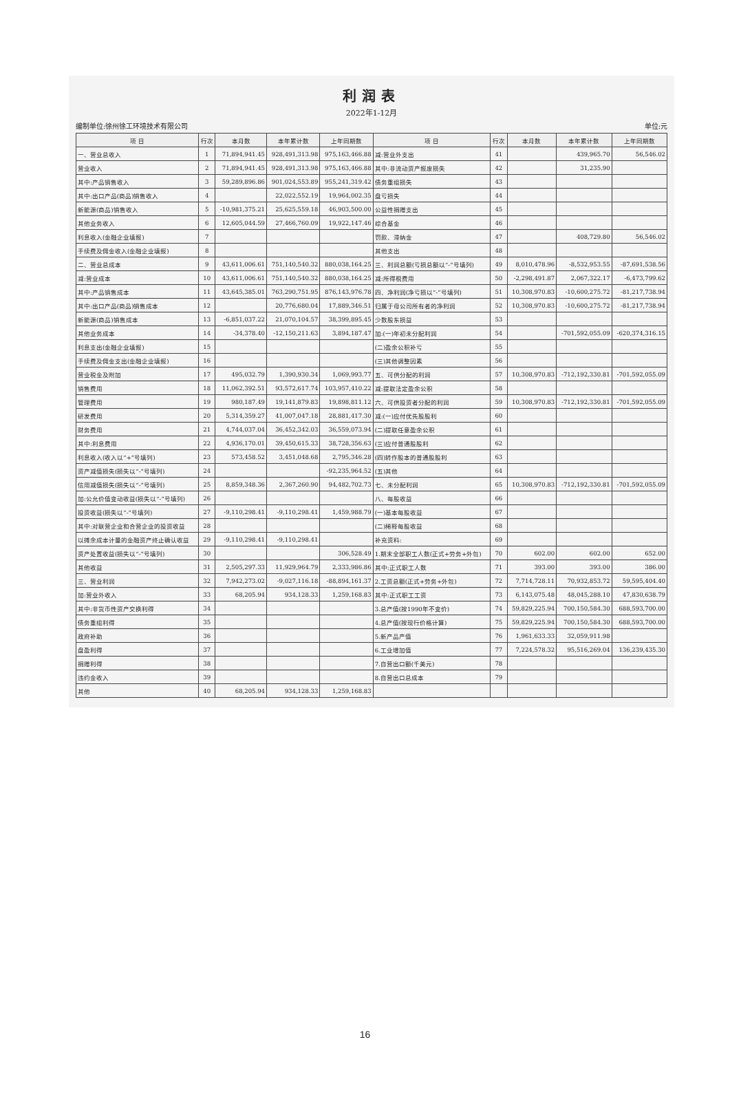利润表
2022年1-12月
编制单位:徐州徐工环境技术有限公司 单位:元
| 项 目 | 行次 | 本月数 | 本年累计数 | 上年同期数 | 项 目 | 行次 | 本月数 | 本年累计数 | 上年同期数 |
| --- | --- | --- | --- | --- | --- | --- | --- | --- | --- |
| 一、营业总收入 | 1 | 71,894,941.45 | 928,491,313.98 | 975,163,466.88 | 减:营业外支出 | 41 | | 439,965.70 | 56,546.02 |
| 营业收入 | 2 | 71,894,941.45 | 928,491,313.98 | 975,163,466.88 | 其中:非流动资产报废损失 | 42 | | 31,235.90 | |
| 其中:产品销售收入 | 3 | 59,289,896.86 | 901,024,553.89 | 955,241,319.42 | 债务重组损失 | 43 | | | |
| 其中:出口产品(商品)销售收入 | 4 | | 22,022,552.19 | 19,964,002.35 | 盘亏损失 | 44 | | | |
| 新能源(商品)销售收入 | 5 | -10,981,375.21 | 25,625,559.18 | 46,903,500.00 | 公益性捐赠支出 | 45 | | | |
| 其他业务收入 | 6 | 12,605,044.59 | 27,466,760.09 | 19,922,147.46 | 综合基金 | 46 | | | |
| 利息收入(金融企业填报) | 7 | | | | 罚款、滞纳金 | 47 | | 408,729.80 | 56,546.02 |
| 手续费及佣金收入(金融企业填报) | 8 | | | | 其他支出 | 48 | | | |
| 二、营业总成本 | 9 | 43,611,006.61 | 751,140,540.32 | 880,038,164.25 | 三、利润总额(亏损总额以“-”号填列) | 49 | 8,010,478.96 | -8,532,953.55 | -87,691,538.56 |
| 减:营业成本 | 10 | 43,611,006.61 | 751,140,540.32 | 880,038,164.25 | 减:所得税费用 | 50 | -2,298,491.87 | 2,067,322.17 | -6,473,799.62 |
| 其中:产品销售成本 | 11 | 43,645,385.01 | 763,290,751.95 | 876,143,976.78 | 四、净利润(净亏损以“-”号填列) | 51 | 10,308,970.83 | -10,600,275.72 | -81,217,738.94 |
| 其中:出口产品(商品)销售成本 | 12 | | 20,776,680.04 | 17,889,346.51 | 归属于母公司所有者的净利润 | 52 | 10,308,970.83 | -10,600,275.72 | -81,217,738.94 |
| 新能源(商品)销售成本 | 13 | -6,851,037.22 | 21,070,104.57 | 38,399,895.45 | 少数股东损益 | 53 | | | |
| 其他业务成本 | 14 | -34,378.40 | -12,150,211.63 | 3,894,187.47 | 加:(一)年初未分配利润 | 54 | | -701,592,055.09 | -620,374,316.15 |
| 利息支出(金融企业填报) | 15 | | | | (二)盈余公积补亏 | 55 | | | |
| 手续费及佣金支出(金融企业填报) | 16 | | | | (三)其他调整因素 | 56 | | | |
| 营业税金及附加 | 17 | 495,032.79 | 1,390,930.34 | 1,069,993.77 | 五、可供分配的利润 | 57 | 10,308,970.83 | -712,192,330.81 | -701,592,055.09 |
| 销售费用 | 18 | 11,062,392.51 | 93,572,617.74 | 103,957,410.22 | 减:提取法定盈余公积 | 58 | | | |
| 管理费用 | 19 | 980,187.49 | 19,141,879.83 | 19,898,811.12 | 六、可供投资者分配的利润 | 59 | 10,308,970.83 | -712,192,330.81 | -701,592,055.09 |
| 研发费用 | 20 | 5,314,359.27 | 41,007,047.18 | 28,881,417.30 | 减:(一)应付优先股股利 | 60 | | | |
| 财务费用 | 21 | 4,744,037.04 | 36,452,342.03 | 36,559,073.94 | (二)提取任意盈余公积 | 61 | | | |
| 其中:利息费用 | 22 | 4,936,170.01 | 39,450,615.33 | 38,728,356.63 | (三)应付普通股股利 | 62 | | | |
| 利息收入(收入以“+”号填列) | 23 | 573,458.52 | 3,451,048.68 | 2,795,346.28 | (四)转作股本的普通股股利 | 63 | | | |
| 资产减值损失(损失以“-”号填列) | 24 | | | -92,235,964.52 | (五)其他 | 64 | | | |
| 信用减值损失(损失以“-”号填列) | 25 | 8,859,348.36 | 2,367,260.90 | 94,482,702.73 | 七、未分配利润 | 65 | 10,308,970.83 | -712,192,330.81 | -701,592,055.09 |
| 加:公允价值变动收益(损失以“-”号填列) | 26 | | | | 八、每股收益 | 66 | | | |
| 投资收益(损失以“-”号填列) | 27 | -9,110,298.41 | -9,110,298.41 | 1,459,988.79 | (一)基本每股收益 | 67 | | | |
| 其中:对联营企业和合营企业的投资收益 | 28 | | | | (二)稀释每股收益 | 68 | | | |
| 以摊余成本计量的金融资产终止确认收益 | 29 | -9,110,298.41 | -9,110,298.41 | | 补充资料: | 69 | | | |
| 资产处置收益(损失以“-”号填列) | 30 | | | 306,528.49 | 1.期末全部职工人数(正式+劳务+外包) | 70 | 602.00 | 602.00 | 652.00 |
| 其他收益 | 31 | 2,505,297.33 | 11,929,964.79 | 2,333,986.86 | 其中:正式职工人数 | 71 | 393.00 | 393.00 | 386.00 |
| 三、营业利润 | 32 | 7,942,273.02 | -9,027,116.18 | -88,894,161.37 | 2.工资总额(正式+劳务+外包) | 72 | 7,714,728.11 | 70,932,853.72 | 59,595,404.40 |
| 加:营业外收入 | 33 | 68,205.94 | 934,128.33 | 1,259,168.83 | 其中:正式职工工资 | 73 | 6,143,075.48 | 48,045,288.10 | 47,830,638.79 |
| 其中:非货币性资产交换利得 | 34 | | | | 3.总产值(按1990年不变价) | 74 | 59,829,225.94 | 700,150,584.30 | 688,593,700.00 |
| 债务重组利得 | 35 | | | | 4.总产值(按现行价格计算) | 75 | 59,829,225.94 | 700,150,584.30 | 688,593,700.00 |
| 政府补助 | 36 | | | | 5.新产品产值 | 76 | 1,961,633.33 | 32,059,911.98 | |
| 盘盈利得 | 37 | | | | 6.工业增加值 | 77 | 7,224,578.32 | 95,516,269.04 | 136,239,435.30 |
| 捐赠利得 | 38 | | | | 7.自营出口额(千美元) | 78 | | | |
| 违约金收入 | 39 | | | | 8.自营出口总成本 | 79 | | | |
| 其他 | 40 | 68,205.94 | 934,128.33 | 1,259,168.83 | | | | | |
16